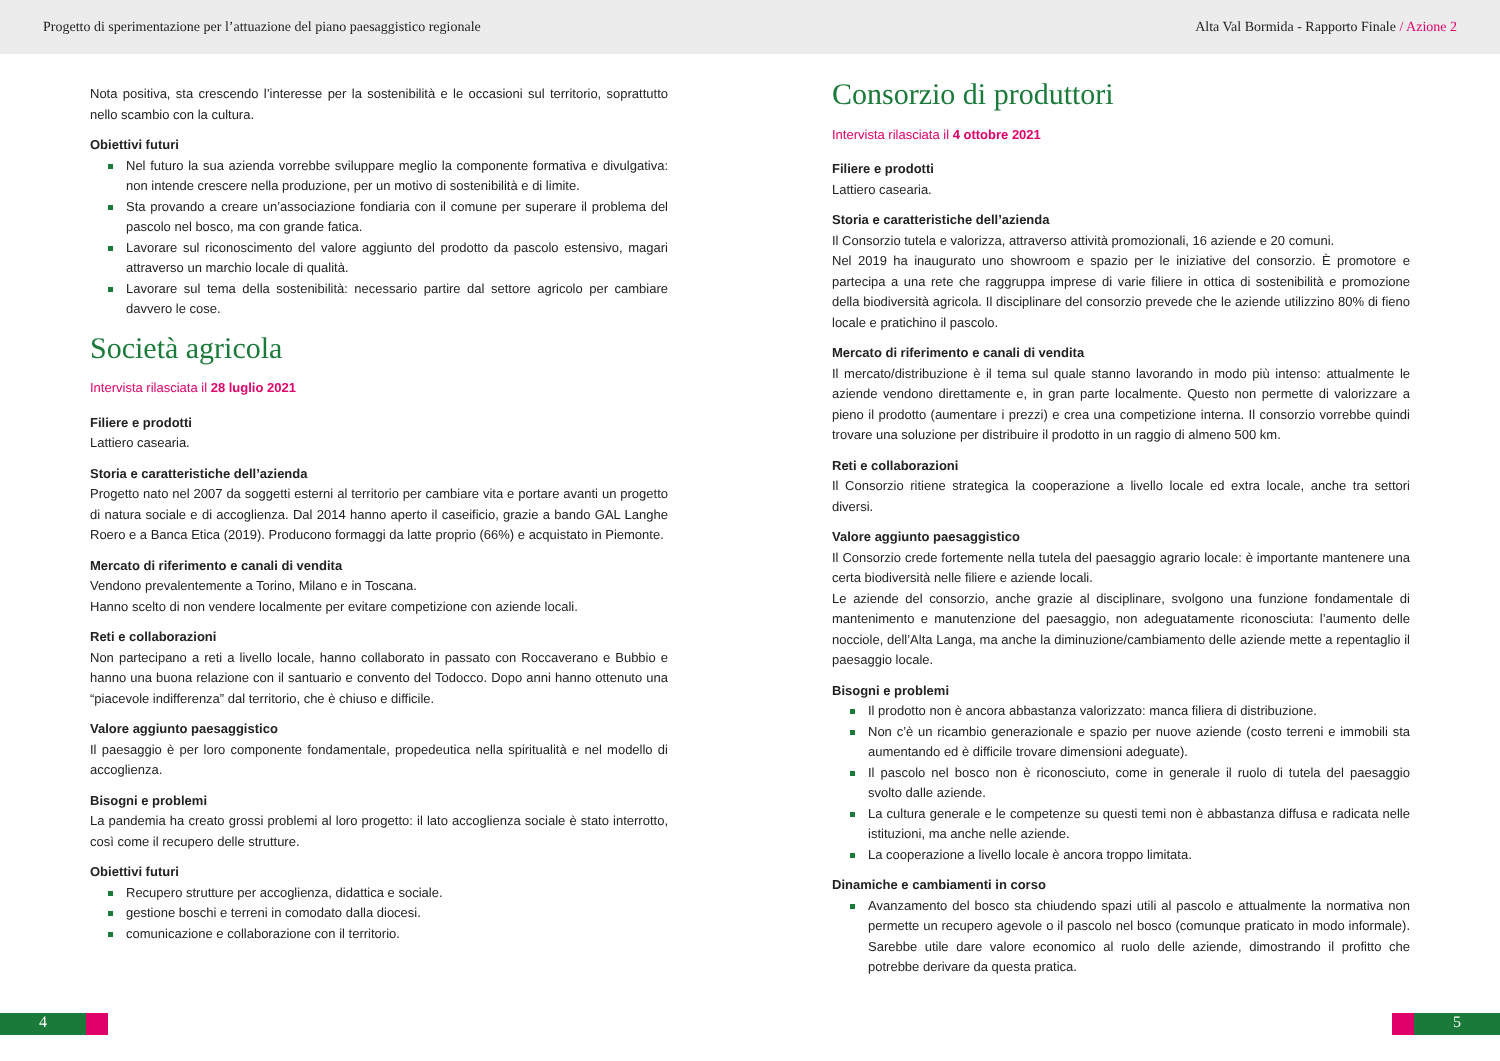Progetto di sperimentazione per l’attuazione del piano paesaggistico regionale Alta Val Bormida - Rapporto Finale / Azione 2
Nota positiva, sta crescendo l’interesse per la sostenibilità e le occasioni sul territorio, soprattutto nello scambio con la cultura.
Obiettivi futuri
Nel futuro la sua azienda vorrebbe sviluppare meglio la componente formativa e divulgativa: non intende crescere nella produzione, per un motivo di sostenibilità e di limite.
Sta provando a creare un’associazione fondiaria con il comune per superare il problema del pascolo nel bosco, ma con grande fatica.
Lavorare sul riconoscimento del valore aggiunto del prodotto da pascolo estensivo, magari attraverso un marchio locale di qualità.
Lavorare sul tema della sostenibilità: necessario partire dal settore agricolo per cambiare davvero le cose.
Società agricola
Intervista rilasciata il 28 luglio 2021
Filiere e prodotti
Lattiero casearia.
Storia e caratteristiche dell’azienda
Progetto nato nel 2007 da soggetti esterni al territorio per cambiare vita e portare avanti un progetto di natura sociale e di accoglienza. Dal 2014 hanno aperto il caseificio, grazie a bando GAL Langhe Roero e a Banca Etica (2019). Producono formaggi da latte proprio (66%) e acquistato in Piemonte.
Mercato di riferimento e canali di vendita
Vendono prevalentemente a Torino, Milano e in Toscana.
Hanno scelto di non vendere localmente per evitare competizione con aziende locali.
Reti e collaborazioni
Non partecipano a reti a livello locale, hanno collaborato in passato con Roccaverano e Bubbio e hanno una buona relazione con il santuario e convento del Todocco. Dopo anni hanno ottenuto una “piacevole indifferenza” dal territorio, che è chiuso e difficile.
Valore aggiunto paesaggistico
Il paesaggio è per loro componente fondamentale, propedeutica nella spiritualità e nel modello di accoglienza.
Bisogni e problemi
La pandemia ha creato grossi problemi al loro progetto: il lato accoglienza sociale è stato interrotto, così come il recupero delle strutture.
Obiettivi futuri
Recupero strutture per accoglienza, didattica e sociale.
gestione boschi e terreni in comodato dalla diocesi.
comunicazione e collaborazione con il territorio.
Consorzio di produttori
Intervista rilasciata il 4 ottobre 2021
Filiere e prodotti
Lattiero casearia.
Storia e caratteristiche dell’azienda
Il Consorzio tutela e valorizza, attraverso attività promozionali, 16 aziende e 20 comuni.
Nel 2019 ha inaugurato uno showroom e spazio per le iniziative del consorzio. È promotore e partecipa a una rete che raggruppa imprese di varie filiere in ottica di sostenibilità e promozione della biodiversità agricola. Il disciplinare del consorzio prevede che le aziende utilizzino 80% di fieno locale e pratichino il pascolo.
Mercato di riferimento e canali di vendita
Il mercato/distribuzione è il tema sul quale stanno lavorando in modo più intenso: attualmente le aziende vendono direttamente e, in gran parte localmente. Questo non permette di valorizzare a pieno il prodotto (aumentare i prezzi) e crea una competizione interna. Il consorzio vorrebbe quindi trovare una soluzione per distribuire il prodotto in un raggio di almeno 500 km.
Reti e collaborazioni
Il Consorzio ritiene strategica la cooperazione a livello locale ed extra locale, anche tra settori diversi.
Valore aggiunto paesaggistico
Il Consorzio crede fortemente nella tutela del paesaggio agrario locale: è importante mantenere una certa biodiversità nelle filiere e aziende locali.
Le aziende del consorzio, anche grazie al disciplinare, svolgono una funzione fondamentale di mantenimento e manutenzione del paesaggio, non adeguatamente riconosciuta: l’aumento delle nocciole, dell’Alta Langa, ma anche la diminuzione/cambiamento delle aziende mette a repentaglio il paesaggio locale.
Bisogni e problemi
Il prodotto non è ancora abbastanza valorizzato: manca filiera di distribuzione.
Non c’è un ricambio generazionale e spazio per nuove aziende (costo terreni e immobili sta aumentando ed è difficile trovare dimensioni adeguate).
Il pascolo nel bosco non è riconosciuto, come in generale il ruolo di tutela del paesaggio svolto dalle aziende.
La cultura generale e le competenze su questi temi non è abbastanza diffusa e radicata nelle istituzioni, ma anche nelle aziende.
La cooperazione a livello locale è ancora troppo limitata.
Dinamiche e cambiamenti in corso
Avanzamento del bosco sta chiudendo spazi utili al pascolo e attualmente la normativa non permette un recupero agevole o il pascolo nel bosco (comunque praticato in modo informale). Sarebbe utile dare valore economico al ruolo delle aziende, dimostrando il profitto che potrebbe derivare da questa pratica.
4 5